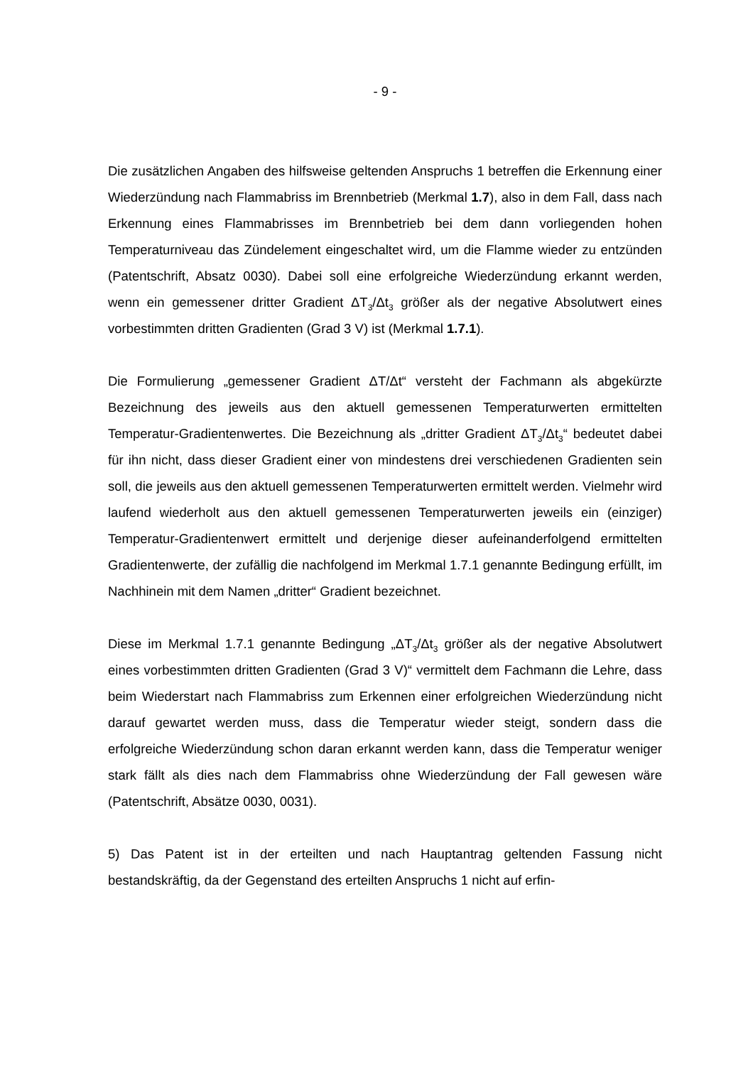- 9 -
Die zusätzlichen Angaben des hilfsweise geltenden Anspruchs 1 betreffen die Erkennung einer Wiederzündung nach Flammabriss im Brennbetrieb (Merkmal 1.7), also in dem Fall, dass nach Erkennung eines Flammabrisses im Brennbetrieb bei dem dann vorliegenden hohen Temperaturniveau das Zündelement eingeschaltet wird, um die Flamme wieder zu entzünden (Patentschrift, Absatz 0030). Dabei soll eine erfolgreiche Wiederzündung erkannt werden, wenn ein gemessener dritter Gradient ΔT<sub>3</sub>/Δt<sub>3</sub> größer als der negative Absolutwert eines vorbestimmten dritten Gradienten (Grad 3 V) ist (Merkmal 1.7.1).
Die Formulierung „gemessener Gradient ΔT/Δt“ versteht der Fachmann als abgekürzte Bezeichnung des jeweils aus den aktuell gemessenen Temperaturwerten ermittelten Temperatur-Gradientenwertes. Die Bezeichnung als „dritter Gradient ΔT<sub>3</sub>/Δt<sub>3</sub>“ bedeutet dabei für ihn nicht, dass dieser Gradient einer von mindestens drei verschiedenen Gradienten sein soll, die jeweils aus den aktuell gemessenen Temperaturwerten ermittelt werden. Vielmehr wird laufend wiederholt aus den aktuell gemessenen Temperaturwerten jeweils ein (einziger) Temperatur-Gradientenwert ermittelt und derjenige dieser aufeinanderfolgend ermittelten Gradientenwerte, der zufällig die nachfolgend im Merkmal 1.7.1 genannte Bedingung erfüllt, im Nachhinein mit dem Namen „dritter“ Gradient bezeichnet.
Diese im Merkmal 1.7.1 genannte Bedingung „ΔT<sub>3</sub>/Δt<sub>3</sub> größer als der negative Absolutwert eines vorbestimmten dritten Gradienten (Grad 3 V)“ vermittelt dem Fachmann die Lehre, dass beim Wiederstart nach Flammabriss zum Erkennen einer erfolgreichen Wiederzündung nicht darauf gewartet werden muss, dass die Temperatur wieder steigt, sondern dass die erfolgreiche Wiederzündung schon daran erkannt werden kann, dass die Temperatur weniger stark fällt als dies nach dem Flammabriss ohne Wiederzündung der Fall gewesen wäre (Patentschrift, Absätze 0030, 0031).
5) Das Patent ist in der erteilten und nach Hauptantrag geltenden Fassung nicht bestandskräftig, da der Gegenstand des erteilten Anspruchs 1 nicht auf erfin-